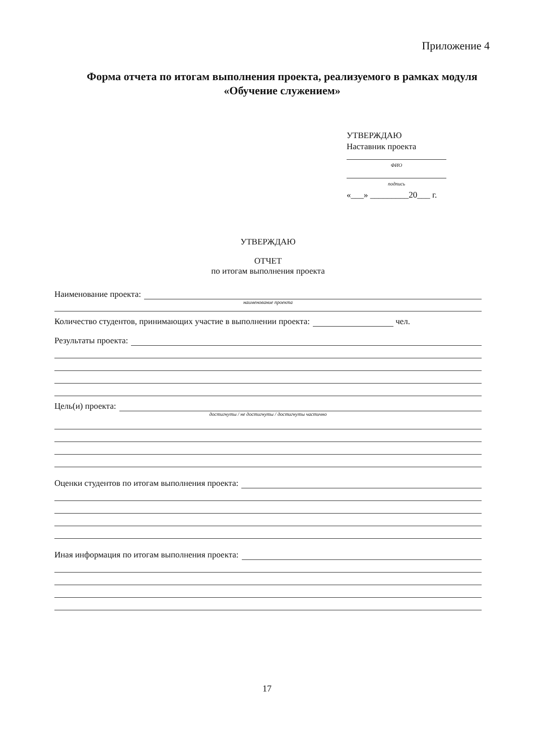Приложение 4
Форма отчета по итогам выполнения проекта, реализуемого в рамках модуля «Обучение служением»
УТВЕРЖДАЮ
Наставник проекта
ФИО
подпись
«___» _________20___ г.
УТВЕРЖДАЮ
ОТЧЕТ
по итогам выполнения проекта
Наименование проекта:
наименование проекта
Количество студентов, принимающих участие в выполнении проекта: чел.
Результаты проекта:
Цель(и) проекта:
достигнуты / не достигнуты / достигнуты частично
Оценки студентов по итогам выполнения проекта:
Иная информация по итогам выполнения проекта:
17